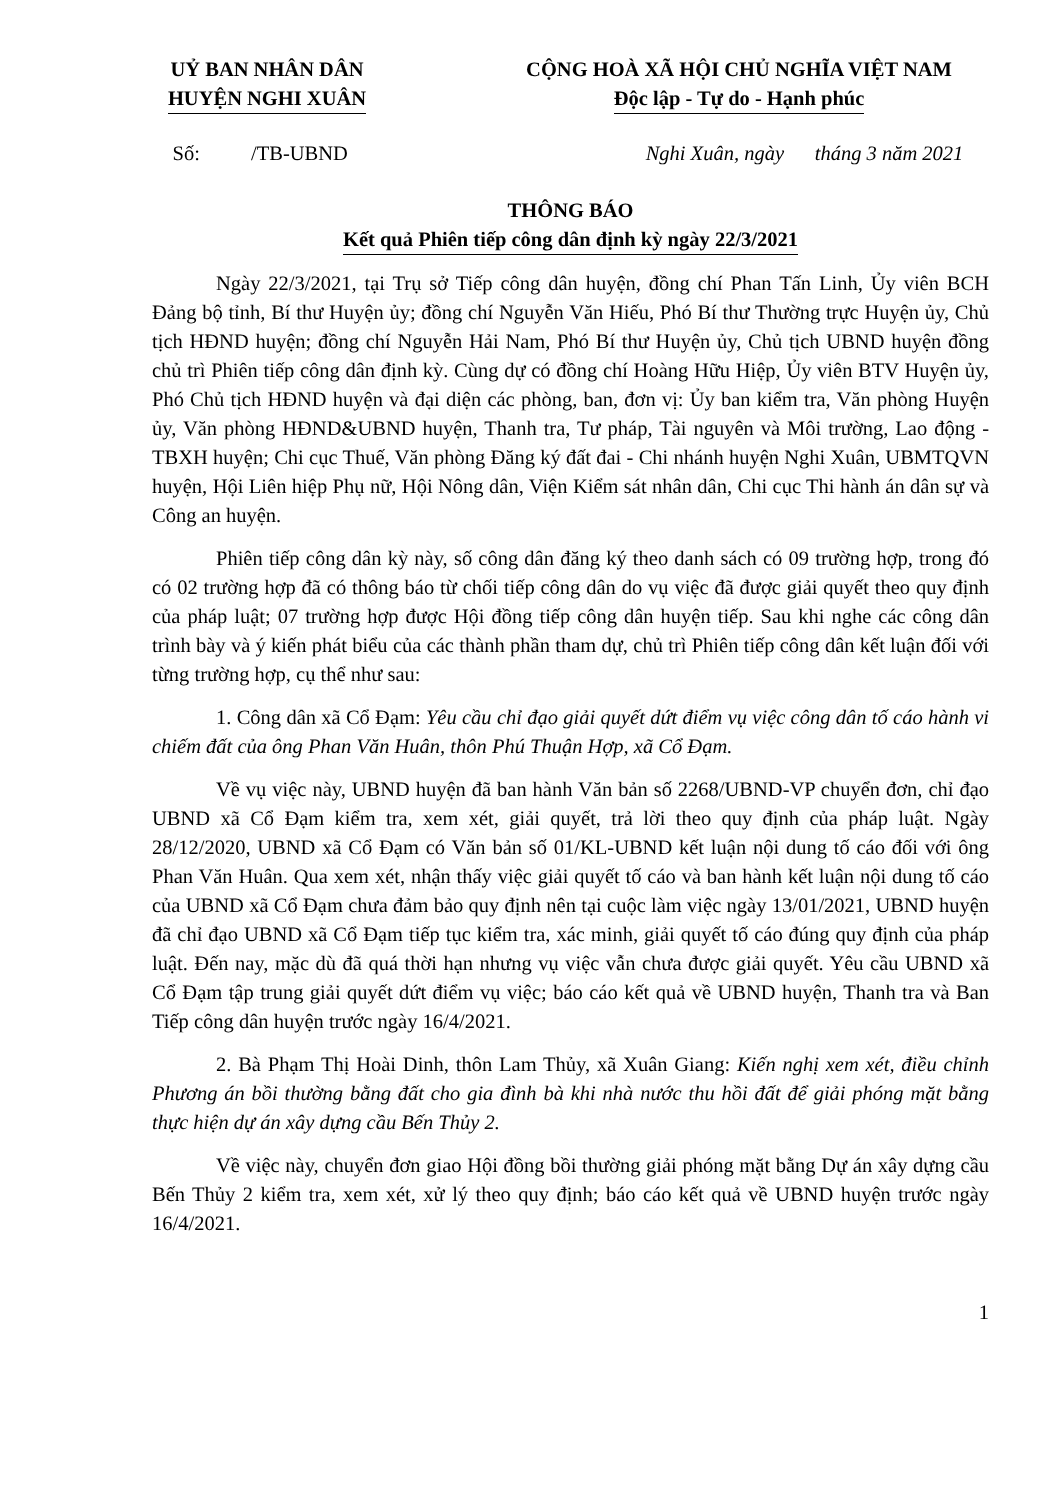UỶ BAN NHÂN DÂN
HUYỆN NGHI XUÂN
CỘNG HOÀ XÃ HỘI CHỦ NGHĨA VIỆT NAM
Độc lập - Tự do - Hạnh phúc
Số: /TB-UBND Nghi Xuân, ngày tháng 3 năm 2021
THÔNG BÁO
Kết quả Phiên tiếp công dân định kỳ ngày 22/3/2021
Ngày 22/3/2021, tại Trụ sở Tiếp công dân huyện, đồng chí Phan Tấn Linh, Ủy viên BCH Đảng bộ tỉnh, Bí thư Huyện ủy; đồng chí Nguyễn Văn Hiếu, Phó Bí thư Thường trực Huyện ủy, Chủ tịch HĐND huyện; đồng chí Nguyễn Hải Nam, Phó Bí thư Huyện ủy, Chủ tịch UBND huyện đồng chủ trì Phiên tiếp công dân định kỳ. Cùng dự có đồng chí Hoàng Hữu Hiệp, Ủy viên BTV Huyện ủy, Phó Chủ tịch HĐND huyện và đại diện các phòng, ban, đơn vị: Ủy ban kiểm tra, Văn phòng Huyện ủy, Văn phòng HĐND&UBND huyện, Thanh tra, Tư pháp, Tài nguyên và Môi trường, Lao động - TBXH huyện; Chi cục Thuế, Văn phòng Đăng ký đất đai - Chi nhánh huyện Nghi Xuân, UBMTQVN huyện, Hội Liên hiệp Phụ nữ, Hội Nông dân, Viện Kiểm sát nhân dân, Chi cục Thi hành án dân sự và Công an huyện.
Phiên tiếp công dân kỳ này, số công dân đăng ký theo danh sách có 09 trường hợp, trong đó có 02 trường hợp đã có thông báo từ chối tiếp công dân do vụ việc đã được giải quyết theo quy định của pháp luật; 07 trường hợp được Hội đồng tiếp công dân huyện tiếp. Sau khi nghe các công dân trình bày và ý kiến phát biểu của các thành phần tham dự, chủ trì Phiên tiếp công dân kết luận đối với từng trường hợp, cụ thể như sau:
1. Công dân xã Cổ Đạm: Yêu cầu chỉ đạo giải quyết dứt điểm vụ việc công dân tố cáo hành vi chiếm đất của ông Phan Văn Huân, thôn Phú Thuận Hợp, xã Cổ Đạm.
Về vụ việc này, UBND huyện đã ban hành Văn bản số 2268/UBND-VP chuyển đơn, chỉ đạo UBND xã Cổ Đạm kiểm tra, xem xét, giải quyết, trả lời theo quy định của pháp luật. Ngày 28/12/2020, UBND xã Cổ Đạm có Văn bản số 01/KL-UBND kết luận nội dung tố cáo đối với ông Phan Văn Huân. Qua xem xét, nhận thấy việc giải quyết tố cáo và ban hành kết luận nội dung tố cáo của UBND xã Cổ Đạm chưa đảm bảo quy định nên tại cuộc làm việc ngày 13/01/2021, UBND huyện đã chỉ đạo UBND xã Cổ Đạm tiếp tục kiểm tra, xác minh, giải quyết tố cáo đúng quy định của pháp luật. Đến nay, mặc dù đã quá thời hạn nhưng vụ việc vẫn chưa được giải quyết. Yêu cầu UBND xã Cổ Đạm tập trung giải quyết dứt điểm vụ việc; báo cáo kết quả về UBND huyện, Thanh tra và Ban Tiếp công dân huyện trước ngày 16/4/2021.
2. Bà Phạm Thị Hoài Dinh, thôn Lam Thủy, xã Xuân Giang: Kiến nghị xem xét, điều chỉnh Phương án bồi thường bằng đất cho gia đình bà khi nhà nước thu hồi đất để giải phóng mặt bằng thực hiện dự án xây dựng cầu Bến Thủy 2.
Về việc này, chuyển đơn giao Hội đồng bồi thường giải phóng mặt bằng Dự án xây dựng cầu Bến Thủy 2 kiểm tra, xem xét, xử lý theo quy định; báo cáo kết quả về UBND huyện trước ngày 16/4/2021.
1